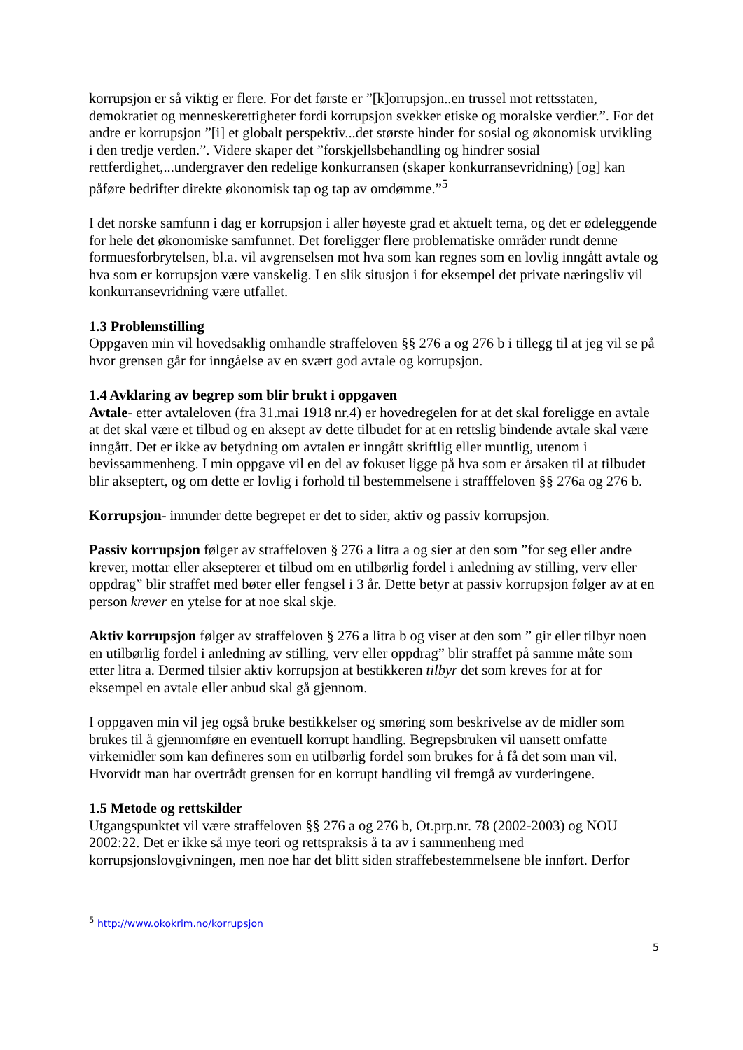korrupsjon er så viktig er flere. For det første er ”[k]orrupsjon..en trussel mot rettsstaten, demokratiet og menneskerettigheter fordi korrupsjon svekker etiske og moralske verdier.”. For det andre er korrupsjon ”[i] et globalt perspektiv...det største hinder for sosial og økonomisk utvikling i den tredje verden.”. Videre skaper det ”forskjellsbehandling og hindrer sosial rettferdighet,...undergraver den redelige konkurransen (skaper konkurransevridning) [og] kan påføre bedrifter direkte økonomisk tap og tap av omdømme.”<sup>5</sup>
I det norske samfunn i dag er korrupsjon i aller høyeste grad et aktuelt tema, og det er ødeleggende for hele det økonomiske samfunnet. Det foreligger flere problematiske områder rundt denne formuesforbrytelsen, bl.a. vil avgrenselsen mot hva som kan regnes som en lovlig inngått avtale og hva som er korrupsjon være vanskelig. I en slik situsjon i for eksempel det private næringsliv vil konkurransevridning være utfallet.
1.3 Problemstilling
Oppgaven min vil hovedsaklig omhandle straffeloven §§ 276 a og 276 b i tillegg til at jeg vil se på hvor grensen går for inngåelse av en svært god avtale og korrupsjon.
1.4 Avklaring av begrep som blir brukt i oppgaven
Avtale- etter avtaleloven (fra 31.mai 1918 nr.4) er hovedregelen for at det skal foreligge en avtale at det skal være et tilbud og en aksept av dette tilbudet for at en rettslig bindende avtale skal være inngått. Det er ikke av betydning om avtalen er inngått skriftlig eller muntlig, utenom i bevissammenheng. I min oppgave vil en del av fokuset ligge på hva som er årsaken til at tilbudet blir akseptert, og om dette er lovlig i forhold til bestemmelsene i strafffeloven §§ 276a og 276 b.
Korrupsjon- innunder dette begrepet er det to sider, aktiv og passiv korrupsjon.
Passiv korrupsjon følger av straffeloven § 276 a litra a og sier at den som ”for seg eller andre krever, mottar eller aksepterer et tilbud om en utilbørlig fordel i anledning av stilling, verv eller oppdrag” blir straffet med bøter eller fengsel i 3 år. Dette betyr at passiv korrupsjon følger av at en person krever en ytelse for at noe skal skje.
Aktiv korrupsjon følger av straffeloven § 276 a litra b og viser at den som ” gir eller tilbyr noen en utilbørlig fordel i anledning av stilling, verv eller oppdrag” blir straffet på samme måte som etter litra a. Dermed tilsier aktiv korrupsjon at bestikkeren tilbyr det som kreves for at for eksempel en avtale eller anbud skal gå gjennom.
I oppgaven min vil jeg også bruke bestikkelser og smøring som beskrivelse av de midler som brukes til å gjennomføre en eventuell korrupt handling. Begrepsbruken vil uansett omfatte virkemidler som kan defineres som en utilbørlig fordel som brukes for å få det som man vil. Hvorvidt man har overtrådt grensen for en korrupt handling vil fremgå av vurderingene.
1.5 Metode og rettskilder
Utgangspunktet vil være straffeloven §§ 276 a og 276 b, Ot.prp.nr. 78 (2002-2003) og NOU 2002:22. Det er ikke så mye teori og rettspraksis å ta av i sammenheng med korrupsjonslovgivningen, men noe har det blitt siden straffebestemmelsene ble innført. Derfor
<sup>5</sup> http://www.okokrim.no/korrupsjon
5